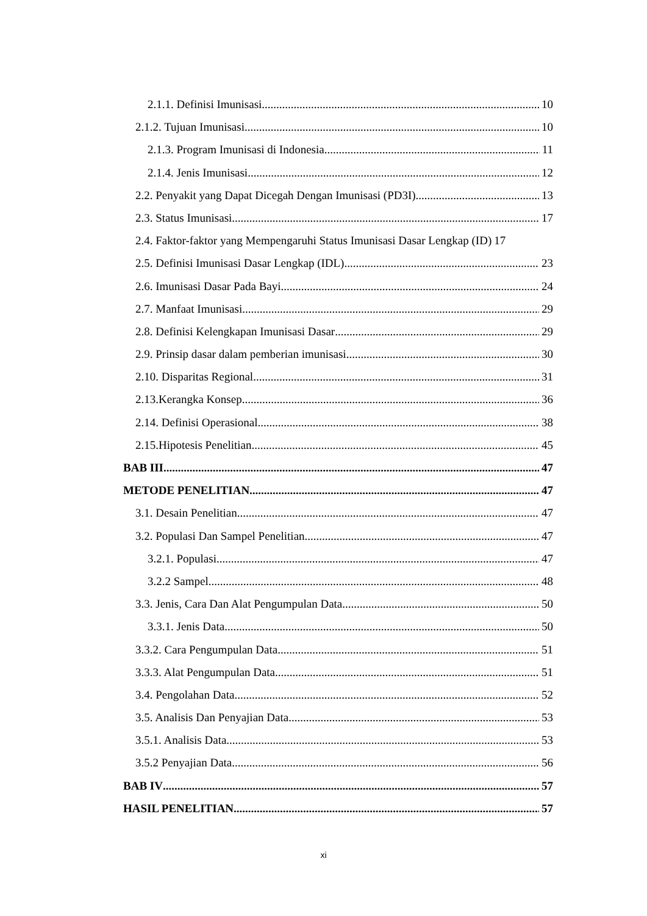2.1.1. Definisi Imunisasi 10
2.1.2. Tujuan Imunisasi 10
2.1.3. Program Imunisasi di Indonesia 11
2.1.4. Jenis Imunisasi 12
2.2. Penyakit yang Dapat Dicegah Dengan Imunisasi (PD3I) 13
2.3. Status Imunisasi 17
2.4. Faktor-faktor yang Mempengaruhi Status Imunisasi Dasar Lengkap (ID) 17
2.5. Definisi Imunisasi Dasar Lengkap (IDL) 23
2.6. Imunisasi Dasar Pada Bayi 24
2.7. Manfaat Imunisasi 29
2.8. Definisi Kelengkapan Imunisasi Dasar 29
2.9. Prinsip dasar dalam pemberian imunisasi 30
2.10. Disparitas Regional 31
2.13.Kerangka Konsep 36
2.14. Definisi Operasional 38
2.15.Hipotesis Penelitian 45
BAB III 47
METODE PENELITIAN 47
3.1. Desain Penelitian 47
3.2. Populasi Dan Sampel Penelitian 47
3.2.1. Populasi 47
3.2.2 Sampel 48
3.3. Jenis, Cara Dan Alat Pengumpulan Data 50
3.3.1. Jenis Data 50
3.3.2. Cara Pengumpulan Data 51
3.3.3. Alat Pengumpulan Data 51
3.4. Pengolahan Data 52
3.5. Analisis Dan Penyajian Data 53
3.5.1. Analisis Data 53
3.5.2 Penyajian Data 56
BAB IV 57
HASIL PENELITIAN 57
xi